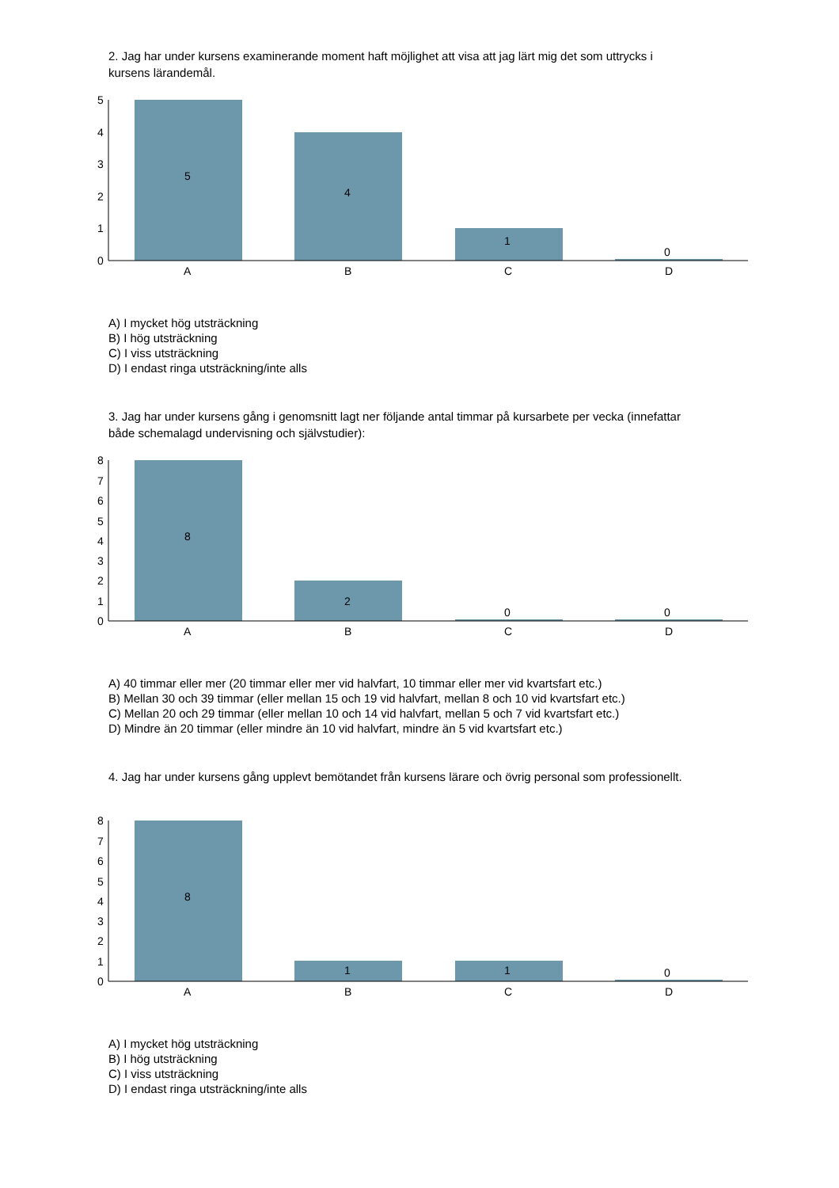2. Jag har under kursens examinerande moment haft möjlighet att visa att jag lärt mig det som uttrycks i kursens lärandemål.
5
4
3
2
1
0
A
B
C
D
5
4
1
0
A) I mycket hög utsträckning
B) I hög utsträckning
C) I viss utsträckning
D) I endast ringa utsträckning/inte alls
3. Jag har under kursens gång i genomsnitt lagt ner följande antal timmar på kursarbete per vecka (innefattar både schemalagd undervisning och självstudier):
8
7
6
5
4
3
2
1
0
A
B
C
D
8
2
0
0
A) 40 timmar eller mer (20 timmar eller mer vid halvfart, 10 timmar eller mer vid kvartsfart etc.)
B) Mellan 30 och 39 timmar (eller mellan 15 och 19 vid halvfart, mellan 8 och 10 vid kvartsfart etc.)
C) Mellan 20 och 29 timmar (eller mellan 10 och 14 vid halvfart, mellan 5 och 7 vid kvartsfart etc.)
D) Mindre än 20 timmar (eller mindre än 10 vid halvfart, mindre än 5 vid kvartsfart etc.)
4. Jag har under kursens gång upplevt bemötandet från kursens lärare och övrig personal som professionellt.
8
7
6
5
4
3
2
1
0
A
B
C
D
8
1
1
0
A) I mycket hög utsträckning
B) I hög utsträckning
C) I viss utsträckning
D) I endast ringa utsträckning/inte alls